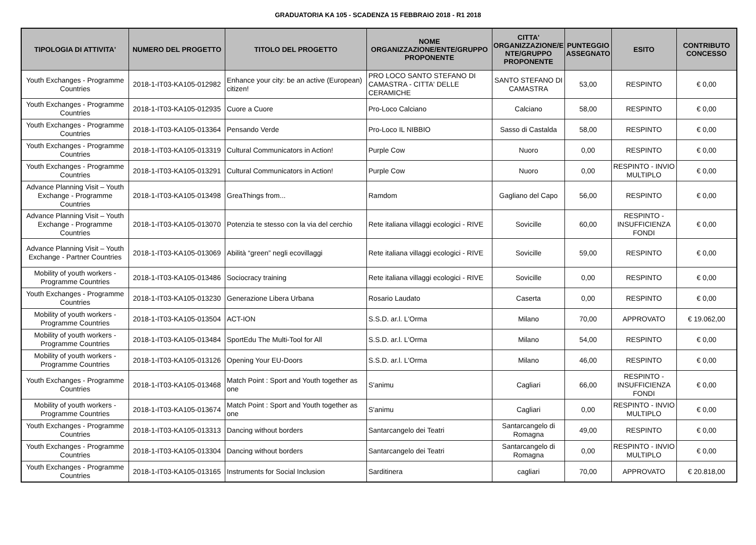GRADUATORIA KA 105 - SCADENZA 15 FEBBRAIO 2018 - R1 2018
| TIPOLOGIA DI ATTIVITA' | NUMERO DEL PROGETTO | TITOLO DEL PROGETTO | NOME ORGANIZZAZIONE/ENTE/GRUPPO PROPONENTE | CITTA' ORGANIZZAZIONE/E NTE/GRUPPO PROPONENTE | PUNTEGGIO ASSEGNATO | ESITO | CONTRIBUTO CONCESSO |
| --- | --- | --- | --- | --- | --- | --- | --- |
| Youth Exchanges - Programme Countries | 2018-1-IT03-KA105-012982 | Enhance your city: be an active (European) citizen! | PRO LOCO SANTO STEFANO DI CAMASTRA - CITTA' DELLE CERAMICHE | SANTO STEFANO DI CAMASTRA | 53,00 | RESPINTO | € 0,00 |
| Youth Exchanges - Programme Countries | 2018-1-IT03-KA105-012935 | Cuore a Cuore | Pro-Loco Calciano | Calciano | 58,00 | RESPINTO | € 0,00 |
| Youth Exchanges - Programme Countries | 2018-1-IT03-KA105-013364 | Pensando Verde | Pro-Loco IL NIBBIO | Sasso di Castalda | 58,00 | RESPINTO | € 0,00 |
| Youth Exchanges - Programme Countries | 2018-1-IT03-KA105-013319 | Cultural Communicators in Action! | Purple Cow | Nuoro | 0,00 | RESPINTO | € 0,00 |
| Youth Exchanges - Programme Countries | 2018-1-IT03-KA105-013291 | Cultural Communicators in Action! | Purple Cow | Nuoro | 0,00 | RESPINTO - INVIO MULTIPLO | € 0,00 |
| Advance Planning Visit – Youth Exchange - Programme Countries | 2018-1-IT03-KA105-013498 | GreaThings from... | Ramdom | Gagliano del Capo | 56,00 | RESPINTO | € 0,00 |
| Advance Planning Visit – Youth Exchange - Programme Countries | 2018-1-IT03-KA105-013070 | Potenzia te stesso con la via del cerchio | Rete italiana villaggi ecologici - RIVE | Sovicille | 60,00 | RESPINTO - INSUFFICIENZA FONDI | € 0,00 |
| Advance Planning Visit – Youth Exchange - Partner Countries | 2018-1-IT03-KA105-013069 | Abilità “green” negli ecovillaggi | Rete italiana villaggi ecologici - RIVE | Sovicille | 59,00 | RESPINTO | € 0,00 |
| Mobility of youth workers - Programme Countries | 2018-1-IT03-KA105-013486 | Sociocracy training | Rete italiana villaggi ecologici - RIVE | Sovicille | 0,00 | RESPINTO | € 0,00 |
| Youth Exchanges - Programme Countries | 2018-1-IT03-KA105-013230 | Generazione Libera Urbana | Rosario Laudato | Caserta | 0,00 | RESPINTO | € 0,00 |
| Mobility of youth workers - Programme Countries | 2018-1-IT03-KA105-013504 | ACT-ION | S.S.D. ar.l. L'Orma | Milano | 70,00 | APPROVATO | € 19.062,00 |
| Mobility of youth workers - Programme Countries | 2018-1-IT03-KA105-013484 | SportEdu The Multi-Tool for All | S.S.D. ar.l. L'Orma | Milano | 54,00 | RESPINTO | € 0,00 |
| Mobility of youth workers - Programme Countries | 2018-1-IT03-KA105-013126 | Opening Your EU-Doors | S.S.D. ar.l. L'Orma | Milano | 46,00 | RESPINTO | € 0,00 |
| Youth Exchanges - Programme Countries | 2018-1-IT03-KA105-013468 | Match Point : Sport and Youth together as one | S'animu | Cagliari | 66,00 | RESPINTO - INSUFFICIENZA FONDI | € 0,00 |
| Mobility of youth workers - Programme Countries | 2018-1-IT03-KA105-013674 | Match Point : Sport and Youth together as one | S'animu | Cagliari | 0,00 | RESPINTO - INVIO MULTIPLO | € 0,00 |
| Youth Exchanges - Programme Countries | 2018-1-IT03-KA105-013313 | Dancing without borders | Santarcangelo dei Teatri | Santarcangelo di Romagna | 49,00 | RESPINTO | € 0,00 |
| Youth Exchanges - Programme Countries | 2018-1-IT03-KA105-013304 | Dancing without borders | Santarcangelo dei Teatri | Santarcangelo di Romagna | 0,00 | RESPINTO - INVIO MULTIPLO | € 0,00 |
| Youth Exchanges - Programme Countries | 2018-1-IT03-KA105-013165 | Instruments for Social Inclusion | Sarditinera | cagliari | 70,00 | APPROVATO | € 20.818,00 |